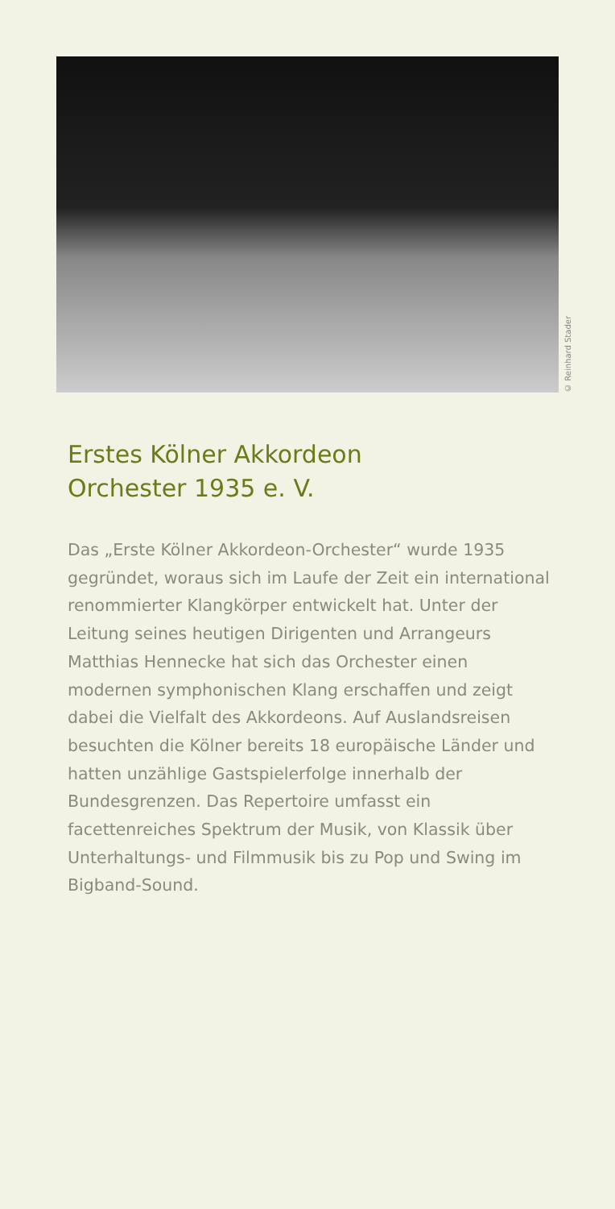© Reinhard Stader
Erstes Kölner Akkordeon Orchester 1935 e. V.
Das „Erste Kölner Akkordeon-Orchester“ wurde 1935 gegründet, woraus sich im Laufe der Zeit ein international renommierter Klangkörper entwickelt hat. Unter der Leitung seines heutigen Dirigenten und Arrangeurs Matthias Hennecke hat sich das Orchester einen modernen symphonischen Klang erschaffen und zeigt dabei die Vielfalt des Akkordeons. Auf Auslandsreisen besuchten die Kölner bereits 18 europäische Länder und hatten unzählige Gastspielerfolge innerhalb der Bundesgrenzen. Das Repertoire umfasst ein facettenreiches Spektrum der Musik, von Klassik über Unterhaltungs- und Filmmusik bis zu Pop und Swing im Bigband-Sound.